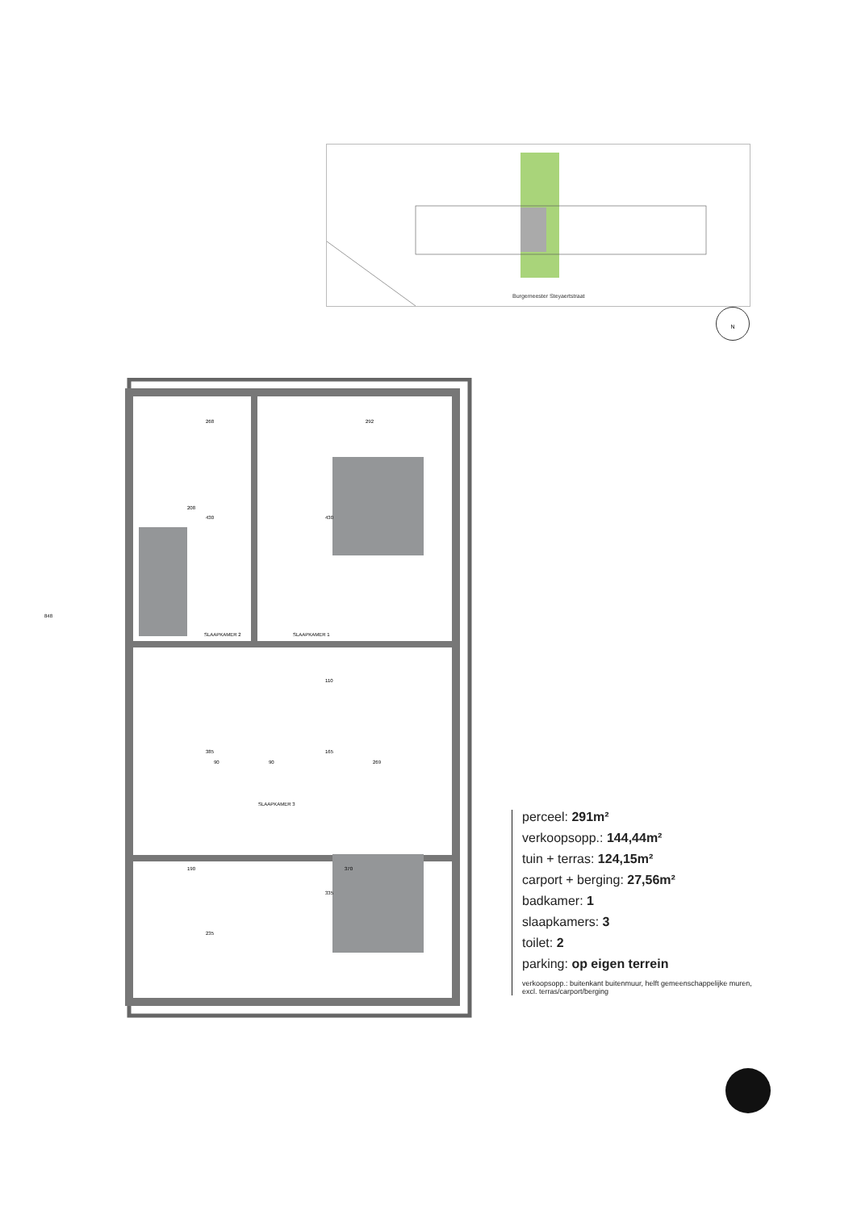Burgemeester Steyaertstraat
N
268
292
208
SLAAPKAMER 2
SLAAPKAMER 1
90
90
269
190
370
110
385
165
235
335
430
430
SLAAPKAMER 3
848
perceel: 291m²
verkoopsopp.: 144,44m²
tuin + terras: 124,15m²
carport + berging: 27,56m²
badkamer: 1
slaapkamers: 3
toilet: 2
parking: op eigen terrein
verkoopsopp.: buitenkant buitenmuur, helft gemeenschappelijke muren, excl. terras/carport/berging